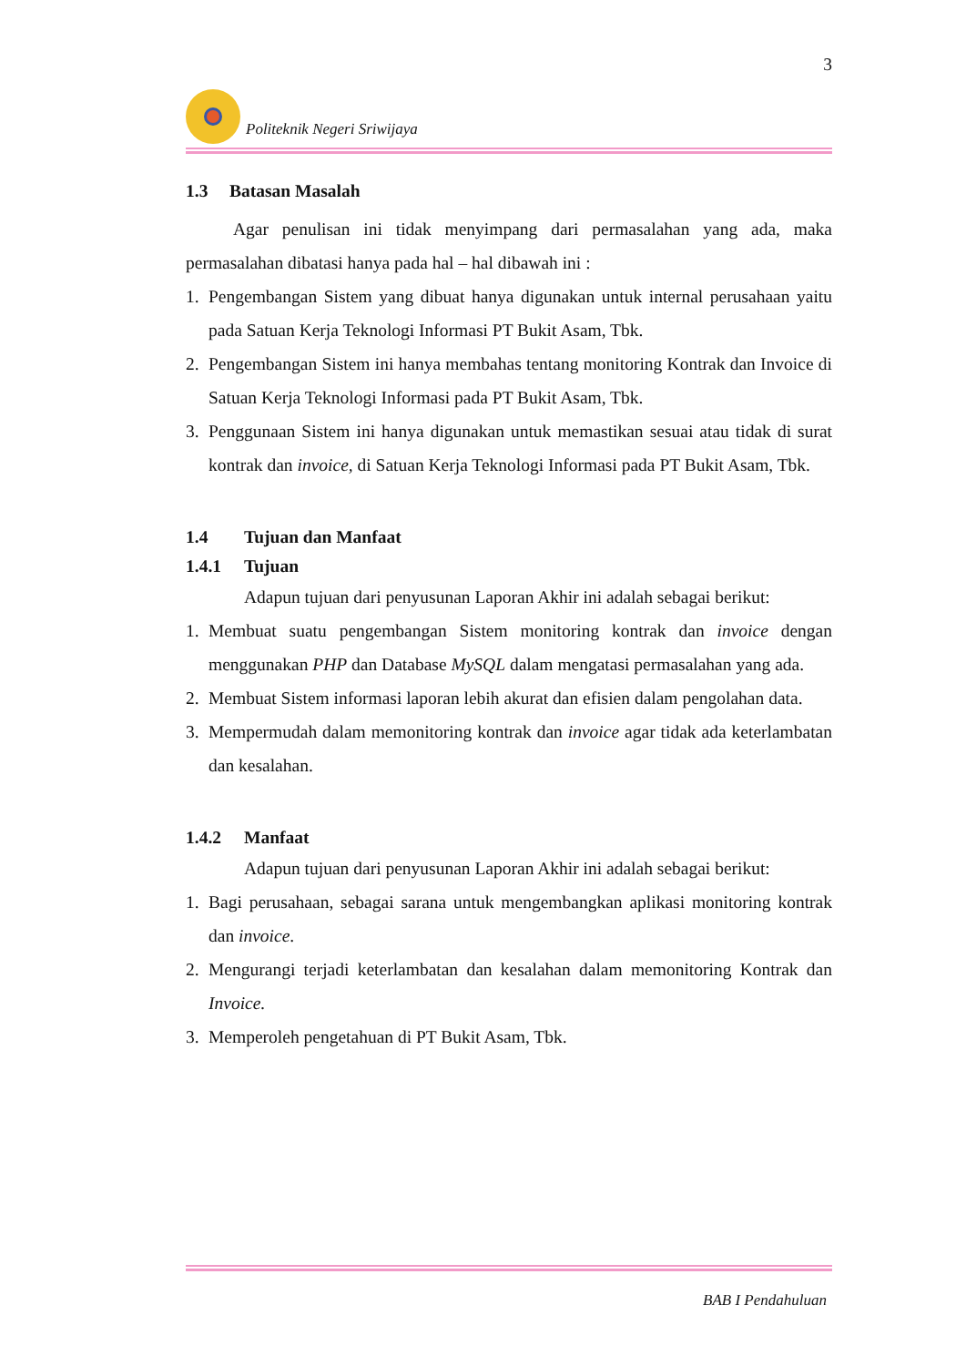3
Politeknik Negeri Sriwijaya
1.3 Batasan Masalah
Agar penulisan ini tidak menyimpang dari permasalahan yang ada, maka permasalahan dibatasi hanya pada hal – hal dibawah ini :
1. Pengembangan Sistem yang dibuat hanya digunakan untuk internal perusahaan yaitu pada Satuan Kerja Teknologi Informasi PT Bukit Asam, Tbk.
2. Pengembangan Sistem ini hanya membahas tentang monitoring Kontrak dan Invoice di Satuan Kerja Teknologi Informasi pada PT Bukit Asam, Tbk.
3. Penggunaan Sistem ini hanya digunakan untuk memastikan sesuai atau tidak di surat kontrak dan invoice, di Satuan Kerja Teknologi Informasi pada PT Bukit Asam, Tbk.
1.4 Tujuan dan Manfaat
1.4.1 Tujuan
Adapun tujuan dari penyusunan Laporan Akhir ini adalah sebagai berikut:
1. Membuat suatu pengembangan Sistem monitoring kontrak dan invoice dengan menggunakan PHP dan Database MySQL dalam mengatasi permasalahan yang ada.
2. Membuat Sistem informasi laporan lebih akurat dan efisien dalam pengolahan data.
3. Mempermudah dalam memonitoring kontrak dan invoice agar tidak ada keterlambatan dan kesalahan.
1.4.2 Manfaat
Adapun tujuan dari penyusunan Laporan Akhir ini adalah sebagai berikut:
1. Bagi perusahaan, sebagai sarana untuk mengembangkan aplikasi monitoring kontrak dan invoice.
2. Mengurangi terjadi keterlambatan dan kesalahan dalam memonitoring Kontrak dan Invoice.
3. Memperoleh pengetahuan di PT Bukit Asam, Tbk.
BAB I Pendahuluan